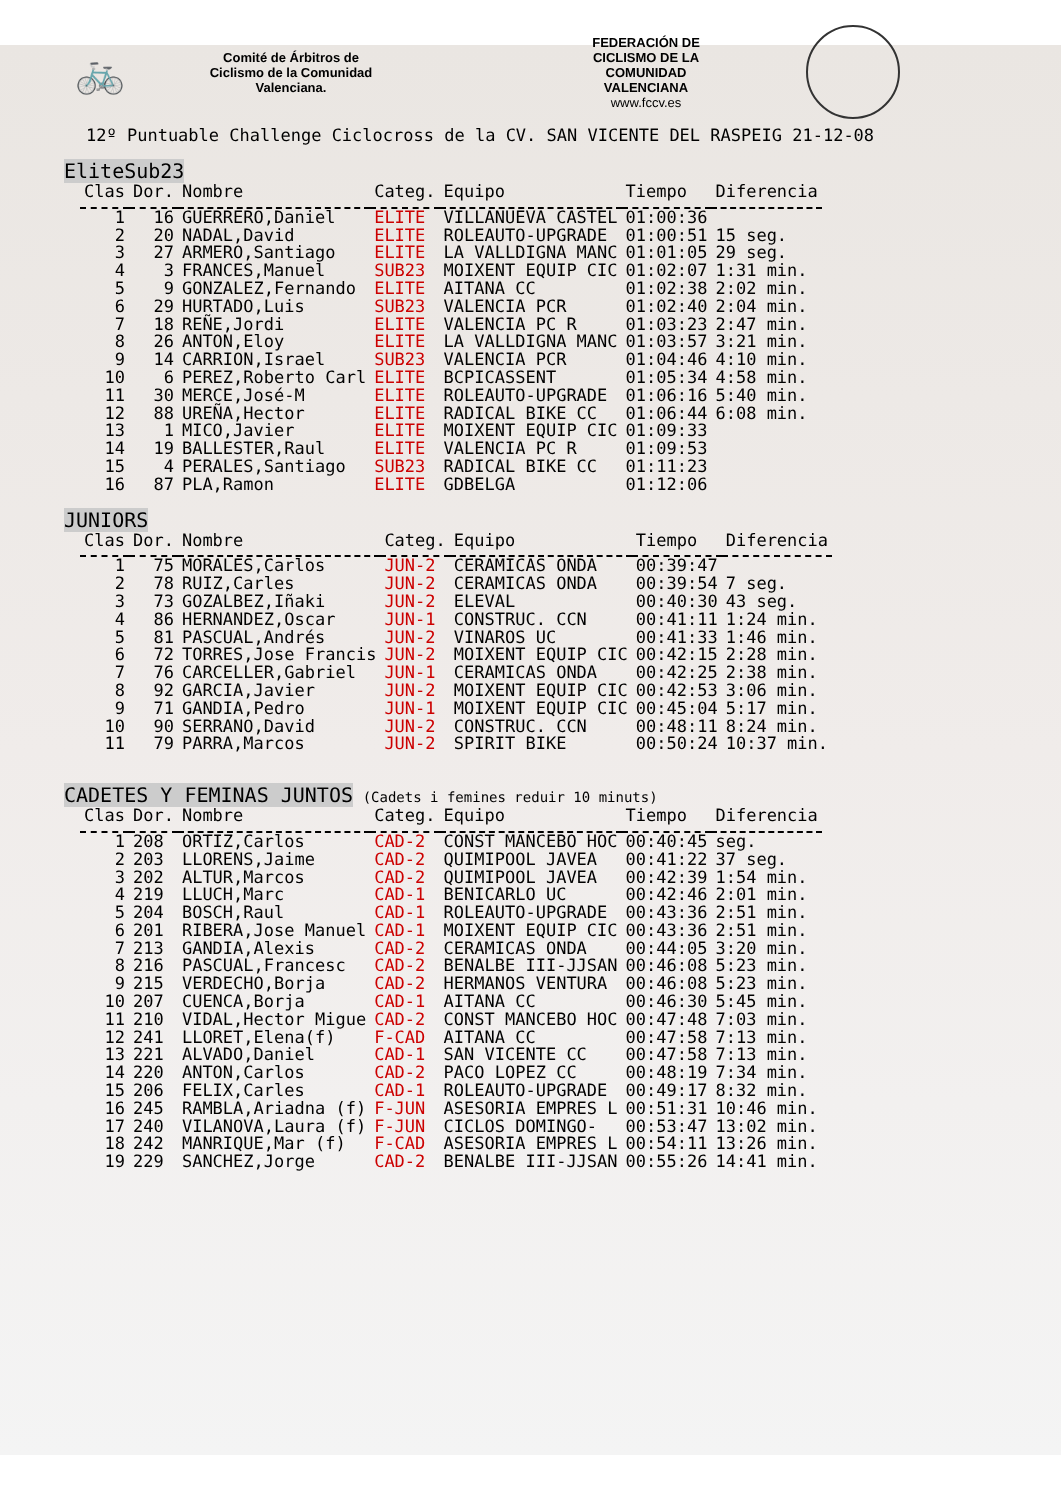🚲
Comité de Árbitros de
Ciclismo de la Comunidad
Valenciana.
FEDERACIÓN DE
CICLISMO DE LA
COMUNIDAD
VALENCIANA
www.fccv.es
12º Puntuable Challenge Ciclocross de la CV. SAN VICENTE DEL RASPEIG 21-12-08
EliteSub23
| Clas | Dor. | Nombre | Categ. | Equipo | Tiempo | Diferencia |
| --- | --- | --- | --- | --- | --- | --- |
| 1 | 16 | GUERRERO,Daniel | ELITE | VILLANUEVA CASTEL | 01:00:36 | |
| 2 | 20 | NADAL,David | ELITE | ROLEAUTO-UPGRADE | 01:00:51 | 15 seg. |
| 3 | 27 | ARMERO,Santiago | ELITE | LA VALLDIGNA MANC | 01:01:05 | 29 seg. |
| 4 | 3 | FRANCES,Manuel | SUB23 | MOIXENT EQUIP CIC | 01:02:07 | 1:31 min. |
| 5 | 9 | GONZALEZ,Fernando | ELITE | AITANA CC | 01:02:38 | 2:02 min. |
| 6 | 29 | HURTADO,Luis | SUB23 | VALENCIA PCR | 01:02:40 | 2:04 min. |
| 7 | 18 | REÑE,Jordi | ELITE | VALENCIA PC R | 01:03:23 | 2:47 min. |
| 8 | 26 | ANTON,Eloy | ELITE | LA VALLDIGNA MANC | 01:03:57 | 3:21 min. |
| 9 | 14 | CARRION,Israel | SUB23 | VALENCIA PCR | 01:04:46 | 4:10 min. |
| 10 | 6 | PEREZ,Roberto Carl | ELITE | BCPICASSENT | 01:05:34 | 4:58 min. |
| 11 | 30 | MERCE,José-M | ELITE | ROLEAUTO-UPGRADE | 01:06:16 | 5:40 min. |
| 12 | 88 | UREÑA,Hector | ELITE | RADICAL BIKE CC | 01:06:44 | 6:08 min. |
| 13 | 1 | MICO,Javier | ELITE | MOIXENT EQUIP CIC | 01:09:33 | |
| 14 | 19 | BALLESTER,Raul | ELITE | VALENCIA PC R | 01:09:53 | |
| 15 | 4 | PERALES,Santiago | SUB23 | RADICAL BIKE CC | 01:11:23 | |
| 16 | 87 | PLA,Ramon | ELITE | GDBELGA | 01:12:06 | |
JUNIORS
| Clas | Dor. | Nombre | Categ. | Equipo | Tiempo | Diferencia |
| --- | --- | --- | --- | --- | --- | --- |
| 1 | 75 | MORALES,Carlos | JUN-2 | CERAMICAS ONDA | 00:39:47 | |
| 2 | 78 | RUIZ,Carles | JUN-2 | CERAMICAS ONDA | 00:39:54 | 7 seg. |
| 3 | 73 | GOZALBEZ,Iñaki | JUN-2 | ELEVAL | 00:40:30 | 43 seg. |
| 4 | 86 | HERNANDEZ,Oscar | JUN-1 | CONSTRUC. CCN | 00:41:11 | 1:24 min. |
| 5 | 81 | PASCUAL,Andrés | JUN-2 | VINAROS UC | 00:41:33 | 1:46 min. |
| 6 | 72 | TORRES,Jose Francis | JUN-2 | MOIXENT EQUIP CIC | 00:42:15 | 2:28 min. |
| 7 | 76 | CARCELLER,Gabriel | JUN-1 | CERAMICAS ONDA | 00:42:25 | 2:38 min. |
| 8 | 92 | GARCIA,Javier | JUN-2 | MOIXENT EQUIP CIC | 00:42:53 | 3:06 min. |
| 9 | 71 | GANDIA,Pedro | JUN-1 | MOIXENT EQUIP CIC | 00:45:04 | 5:17 min. |
| 10 | 90 | SERRANO,David | JUN-2 | CONSTRUC. CCN | 00:48:11 | 8:24 min. |
| 11 | 79 | PARRA,Marcos | JUN-2 | SPIRIT BIKE | 00:50:24 | 10:37 min. |
CADETES Y FEMINAS JUNTOS
(Cadets i femines reduir 10 minuts)
| Clas | Dor. | Nombre | Categ. | Equipo | Tiempo | Diferencia |
| --- | --- | --- | --- | --- | --- | --- |
| 1 | 208 | ORTIZ,Carlos | CAD-2 | CONST MANCEBO HOC | 00:40:45 | seg. |
| 2 | 203 | LLORENS,Jaime | CAD-2 | QUIMIPOOL JAVEA | 00:41:22 | 37 seg. |
| 3 | 202 | ALTUR,Marcos | CAD-2 | QUIMIPOOL JAVEA | 00:42:39 | 1:54 min. |
| 4 | 219 | LLUCH,Marc | CAD-1 | BENICARLO UC | 00:42:46 | 2:01 min. |
| 5 | 204 | BOSCH,Raul | CAD-1 | ROLEAUTO-UPGRADE | 00:43:36 | 2:51 min. |
| 6 | 201 | RIBERA,Jose Manuel | CAD-1 | MOIXENT EQUIP CIC | 00:43:36 | 2:51 min. |
| 7 | 213 | GANDIA,Alexis | CAD-2 | CERAMICAS ONDA | 00:44:05 | 3:20 min. |
| 8 | 216 | PASCUAL,Francesc | CAD-2 | BENALBE III-JJSAN | 00:46:08 | 5:23 min. |
| 9 | 215 | VERDECHO,Borja | CAD-2 | HERMANOS VENTURA | 00:46:08 | 5:23 min. |
| 10 | 207 | CUENCA,Borja | CAD-1 | AITANA CC | 00:46:30 | 5:45 min. |
| 11 | 210 | VIDAL,Hector Migue | CAD-2 | CONST MANCEBO HOC | 00:47:48 | 7:03 min. |
| 12 | 241 | LLORET,Elena(f) | F-CAD | AITANA CC | 00:47:58 | 7:13 min. |
| 13 | 221 | ALVADO,Daniel | CAD-1 | SAN VICENTE CC | 00:47:58 | 7:13 min. |
| 14 | 220 | ANTON,Carlos | CAD-2 | PACO LOPEZ CC | 00:48:19 | 7:34 min. |
| 15 | 206 | FELIX,Carles | CAD-1 | ROLEAUTO-UPGRADE | 00:49:17 | 8:32 min. |
| 16 | 245 | RAMBLA,Ariadna (f) | F-JUN | ASESORIA EMPRES L | 00:51:31 | 10:46 min. |
| 17 | 240 | VILANOVA,Laura (f) | F-JUN | CICLOS DOMINGO- | 00:53:47 | 13:02 min. |
| 18 | 242 | MANRIQUE,Mar (f) | F-CAD | ASESORIA EMPRES L | 00:54:11 | 13:26 min. |
| 19 | 229 | SANCHEZ,Jorge | CAD-2 | BENALBE III-JJSAN | 00:55:26 | 14:41 min. |